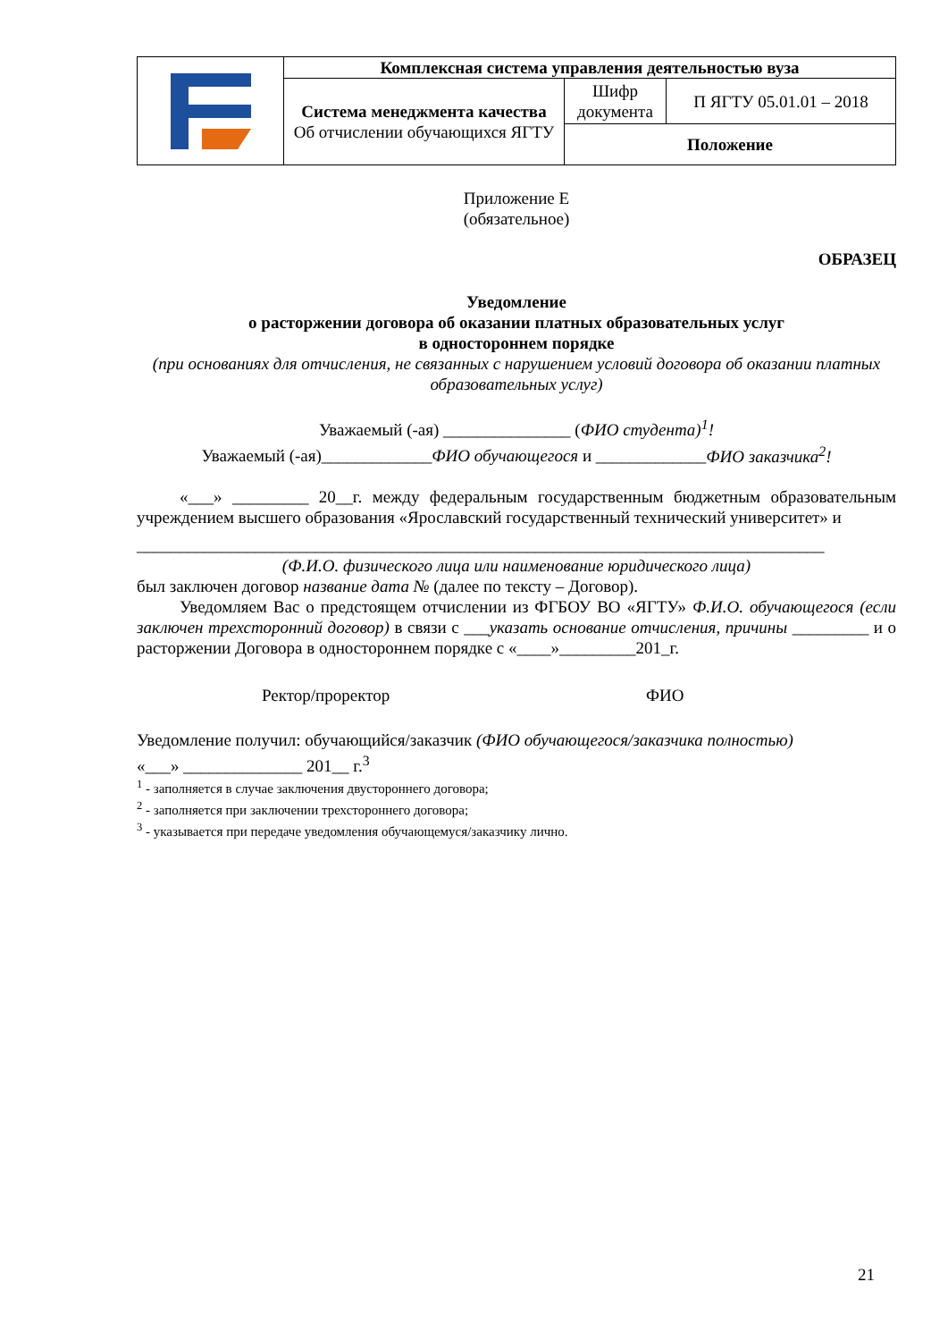| | Комплексная система управления деятельностью вуза | | |
| | Система менеджмента качества Об отчислении обучающихся ЯГТУ | Шифр документа | П ЯГТУ 05.01.01 – 2018 |
| | | Положение | |
Приложение Е
(обязательное)
ОБРАЗЕЦ
Уведомление
о расторжении договора об оказании платных образовательных услуг
в одностороннем порядке
(при основаниях для отчисления, не связанных с нарушением условий договора об оказании платных образовательных услуг)
Уважаемый (-ая) _______________ (ФИО студента)<sup>1</sup>!
Уважаемый (-ая)_____________ФИО обучающегося и _____________ФИО заказчика<sup>2</sup>!
«___» _________ 20__г. между федеральным государственным бюджетным образовательным учреждением высшего образования «Ярославский государственный технический университет» и
_________________________________________________________________________________
(Ф.И.О. физического лица или наименование юридического лица)
был заключен договор название дата № (далее по тексту – Договор).
Уведомляем Вас о предстоящем отчислении из ФГБОУ ВО «ЯГТУ» Ф.И.О. обучающегося (если заключен трехсторонний договор) в связи с ___указать основание отчисления, причины _________ и о расторжении Договора в одностороннем порядке с «____»_________201_г.
Ректор/проректор ФИО
Уведомление получил: обучающийся/заказчик (ФИО обучающегося/заказчика полностью)
«___» ______________ 201__ г.<sup>3</sup>
<sup>1</sup> - заполняется в случае заключения двустороннего договора;
<sup>2</sup> - заполняется при заключении трехстороннего договора;
<sup>3</sup> - указывается при передаче уведомления обучающемуся/заказчику лично.
21